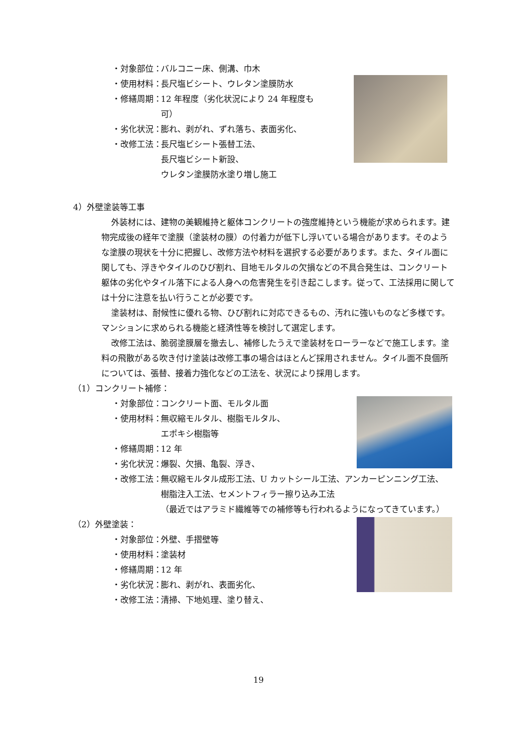・対象部位： バルコニー床、側溝、巾木
・使用材料： 長尺塩ビシート、ウレタン塗膜防水
・修繕周期： 12 年程度（劣化状況により 24 年程度も可）
・劣化状況： 膨れ、剥がれ、ずれ落ち、表面劣化、
・改修工法： 長尺塩ビシート張替工法、
長尺塩ビシート新設、
ウレタン塗膜防水塗り増し施工
4）外壁塗装等工事
外装材には、建物の美観維持と躯体コンクリートの強度維持という機能が求められます。建物完成後の経年で塗膜（塗装材の膜）の付着力が低下し浮いている場合があります。そのような塗膜の現状を十分に把握し、改修方法や材料を選択する必要があります。また、タイル面に関しても、浮きやタイルのひび割れ、目地モルタルの欠損などの不具合発生は、コンクリート躯体の劣化やタイル落下による人身への危害発生を引き起こします。従って、工法採用に関しては十分に注意を払い行うことが必要です。
塗装材は、耐候性に優れる物、ひび割れに対応できるもの、汚れに強いものなど多様です。マンションに求められる機能と経済性等を検討して選定します。
改修工法は、脆弱塗膜層を撤去し、補修したうえで塗装材をローラーなどで施工します。塗料の飛散がある吹き付け塗装は改修工事の場合はほとんど採用されません。タイル面不良個所については、張替、接着力強化などの工法を、状況により採用します。
（1）コンクリート補修：
・対象部位： コンクリート面、モルタル面
・使用材料： 無収縮モルタル、樹脂モルタル、
エポキシ樹脂等
・修繕周期： 12 年
・劣化状況： 爆裂、欠損、亀裂、浮き、
・改修工法： 無収縮モルタル成形工法、U カットシール工法、アンカーピンニング工法、樹脂注入工法、セメントフィラー擦り込み工法
（最近ではアラミド繊維等での補修等も行われるようになってきています。）
（2）外壁塗装：
・対象部位： 外壁、手摺壁等
・使用材料： 塗装材
・修繕周期： 12 年
・劣化状況： 膨れ、剥がれ、表面劣化、
・改修工法： 清掃、下地処理、塗り替え、
19